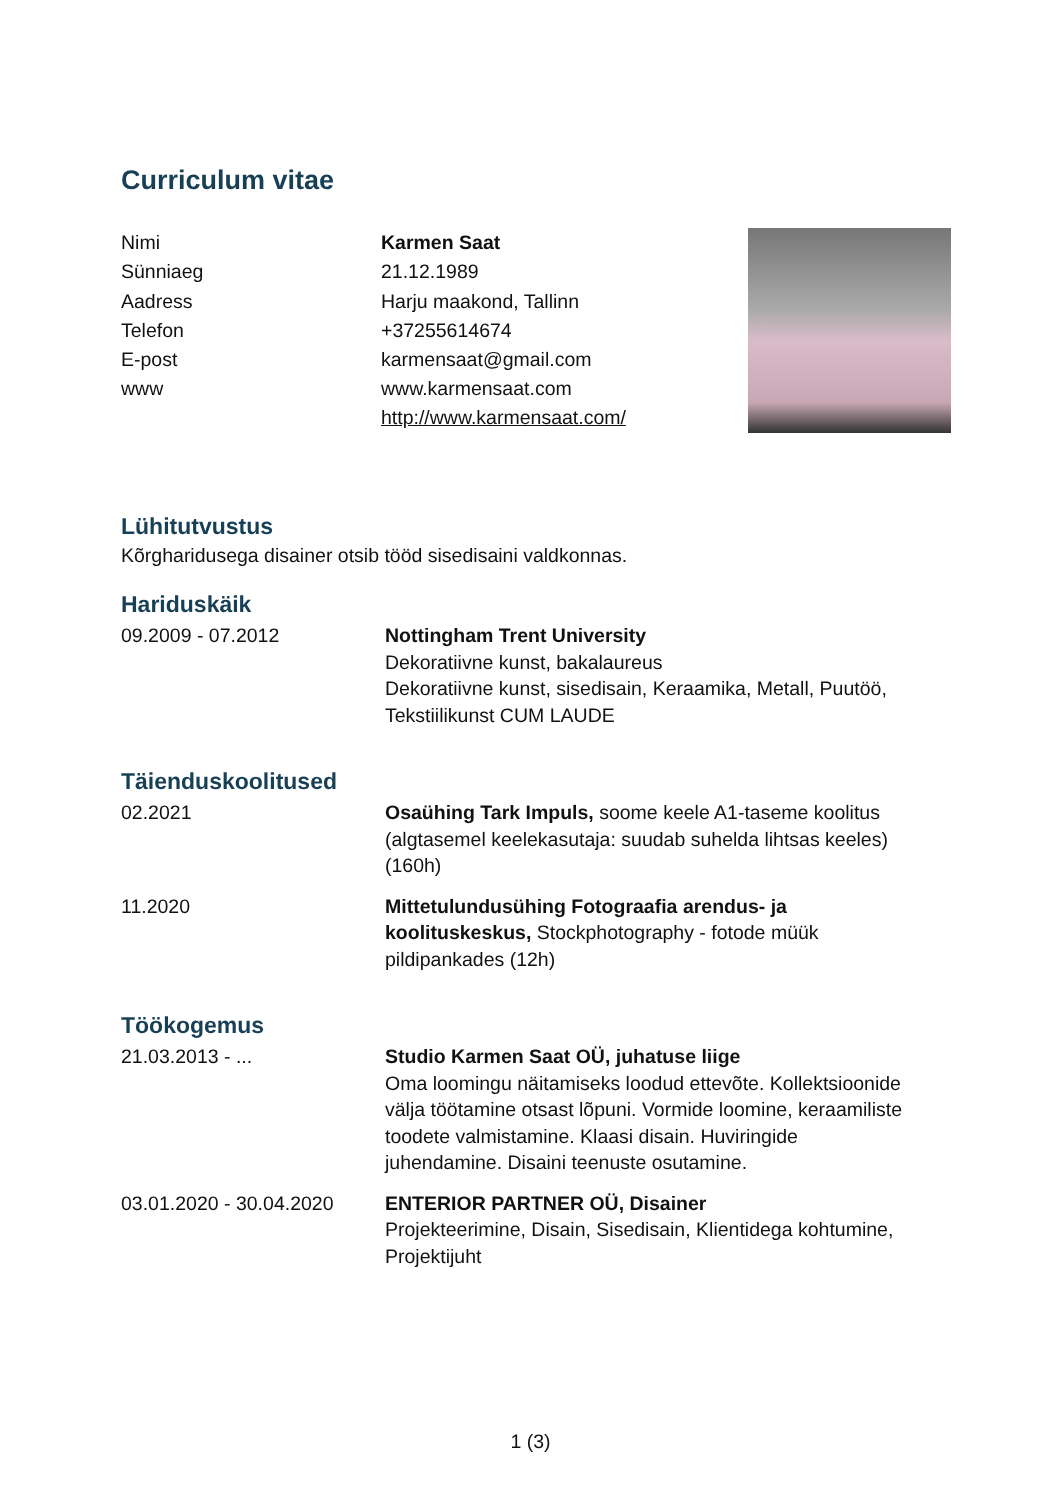Curriculum vitae
| Nimi | Karmen Saat |
| Sünniaeg | 21.12.1989 |
| Aadress | Harju maakond, Tallinn |
| Telefon | +37255614674 |
| E-post | karmensaat@gmail.com |
| www | www.karmensaat.com http://www.karmensaat.com/ |
Lühitutvustus
Kõrgharidusega disainer otsib tööd sisedisaini valdkonnas.
Hariduskäik
09.2009 - 07.2012 Nottingham Trent University
Dekoratiivne kunst, bakalaureus
Dekoratiivne kunst, sisedisain, Keraamika, Metall, Puutöö, Tekstiilikunst CUM LAUDE
Täienduskoolitused
02.2021 Osaühing Tark Impuls, soome keele A1-taseme koolitus (algtasemel keelekasutaja: suudab suhelda lihtsas keeles) (160h)
11.2020 Mittetulundusühing Fotograafia arendus- ja koolituskeskus, Stockphotography - fotode müük pildipankades (12h)
Töökogemus
21.03.2013 - ... Studio Karmen Saat OÜ, juhatuse liige
Oma loomingu näitamiseks loodud ettevõte. Kollektsioonide välja töötamine otsast lõpuni. Vormide loomine, keraamiliste toodete valmistamine. Klaasi disain. Huviringide juhendamine. Disaini teenuste osutamine.
03.01.2020 - 30.04.2020
ENTERIOR PARTNER OÜ, Disainer
Projekteerimine, Disain, Sisedisain, Klientidega kohtumine, Projektijuht
1 (3)